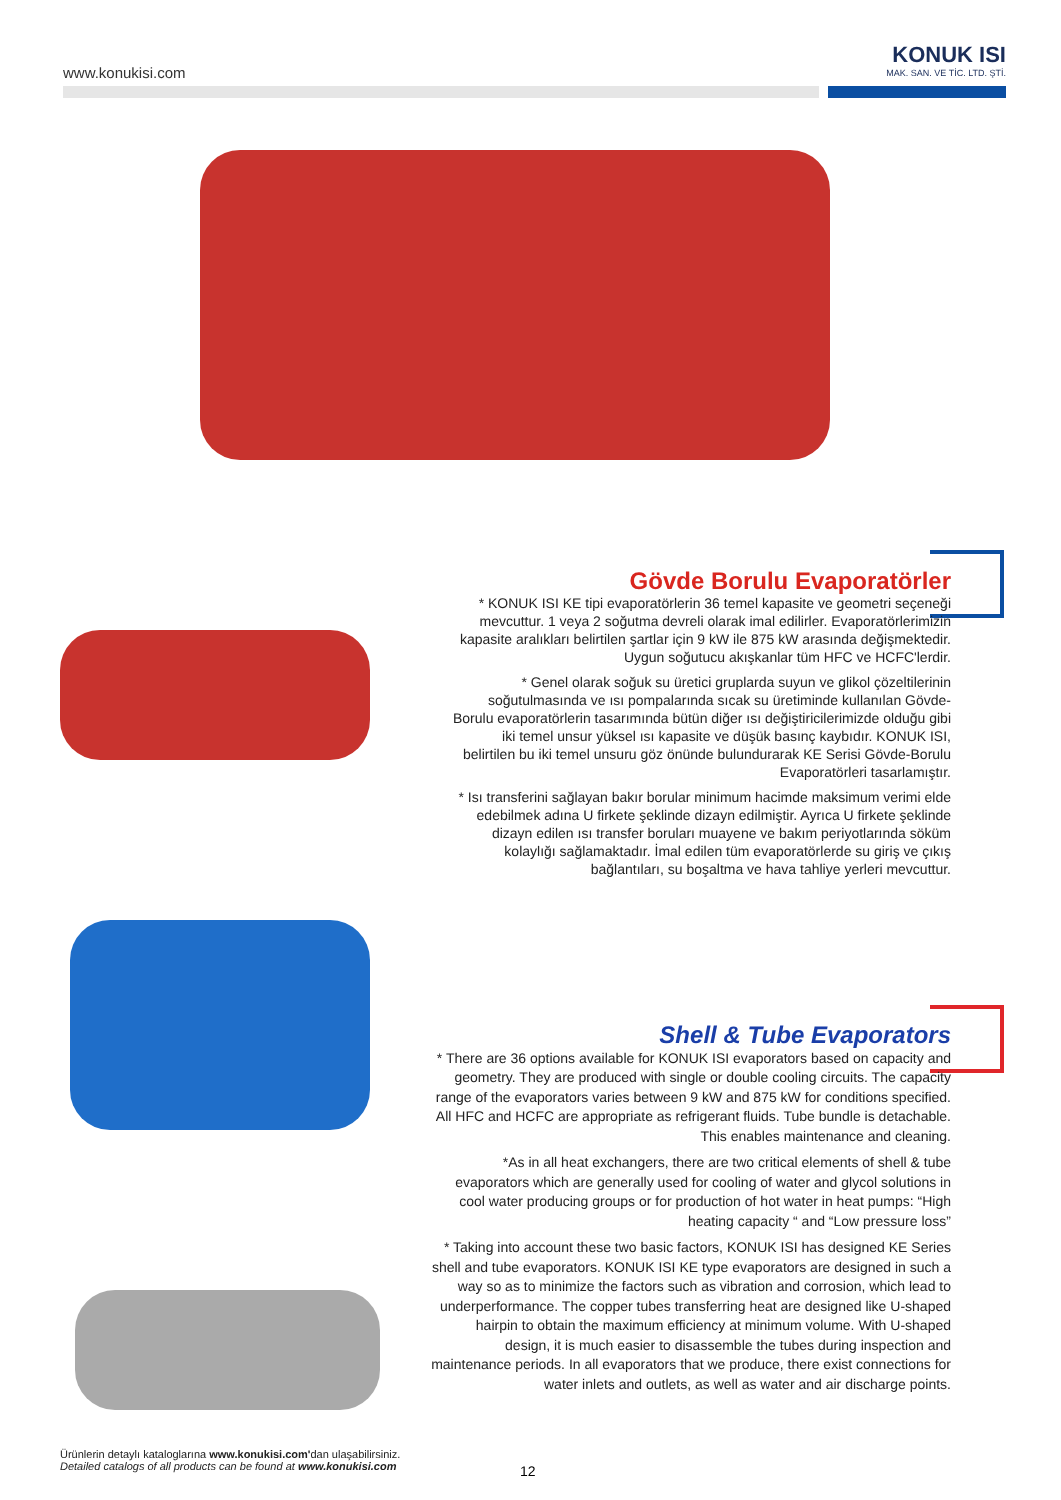www.konukisi.com
KONUK ISI
MAK. SAN. VE TİC. LTD. ŞTİ.
Gövde Borulu Evaporatörler
* KONUK ISI KE tipi evaporatörlerin 36 temel kapasite ve geometri seçeneği mevcuttur. 1 veya 2 soğutma devreli olarak imal edilirler. Evaporatörlerimizin kapasite aralıkları belirtilen şartlar için 9 kW ile 875 kW arasında değişmektedir. Uygun soğutucu akışkanlar tüm HFC ve HCFC'lerdir.
* Genel olarak soğuk su üretici gruplarda suyun ve glikol çözeltilerinin soğutulmasında ve ısı pompalarında sıcak su üretiminde kullanılan Gövde-Borulu evaporatörlerin tasarımında bütün diğer ısı değiştiricilerimizde olduğu gibi iki temel unsur yüksel ısı kapasite ve düşük basınç kaybıdır. KONUK ISI, belirtilen bu iki temel unsuru göz önünde bulundurarak KE Serisi Gövde-Borulu Evaporatörleri tasarlamıştır.
* Isı transferini sağlayan bakır borular minimum hacimde maksimum verimi elde edebilmek adına U firkete şeklinde dizayn edilmiştir. Ayrıca U firkete şeklinde dizayn edilen ısı transfer boruları muayene ve bakım periyotlarında söküm kolaylığı sağlamaktadır. İmal edilen tüm evaporatörlerde su giriş ve çıkış bağlantıları, su boşaltma ve hava tahliye yerleri mevcuttur.
Shell & Tube Evaporators
* There are 36 options available for KONUK ISI evaporators based on capacity and geometry. They are produced with single or double cooling circuits. The capacity range of the evaporators varies between 9 kW and 875 kW for conditions specified. All HFC and HCFC are appropriate as refrigerant fluids. Tube bundle is detachable. This enables maintenance and cleaning.
*As in all heat exchangers, there are two critical elements of shell & tube evaporators which are generally used for cooling of water and glycol solutions in cool water producing groups or for production of hot water in heat pumps: “High heating capacity “ and “Low pressure loss”
* Taking into account these two basic factors, KONUK ISI has designed KE Series shell and tube evaporators. KONUK ISI KE type evaporators are designed in such a way so as to minimize the factors such as vibration and corrosion, which lead to underperformance. The copper tubes transferring heat are designed like U-shaped hairpin to obtain the maximum efficiency at minimum volume. With U-shaped design, it is much easier to disassemble the tubes during inspection and maintenance periods. In all evaporators that we produce, there exist connections for water inlets and outlets, as well as water and air discharge points.
Ürünlerin detaylı kataloglarına www.konukisi.com'dan ulaşabilirsiniz.
Detailed catalogs of all products can be found at www.konukisi.com
12